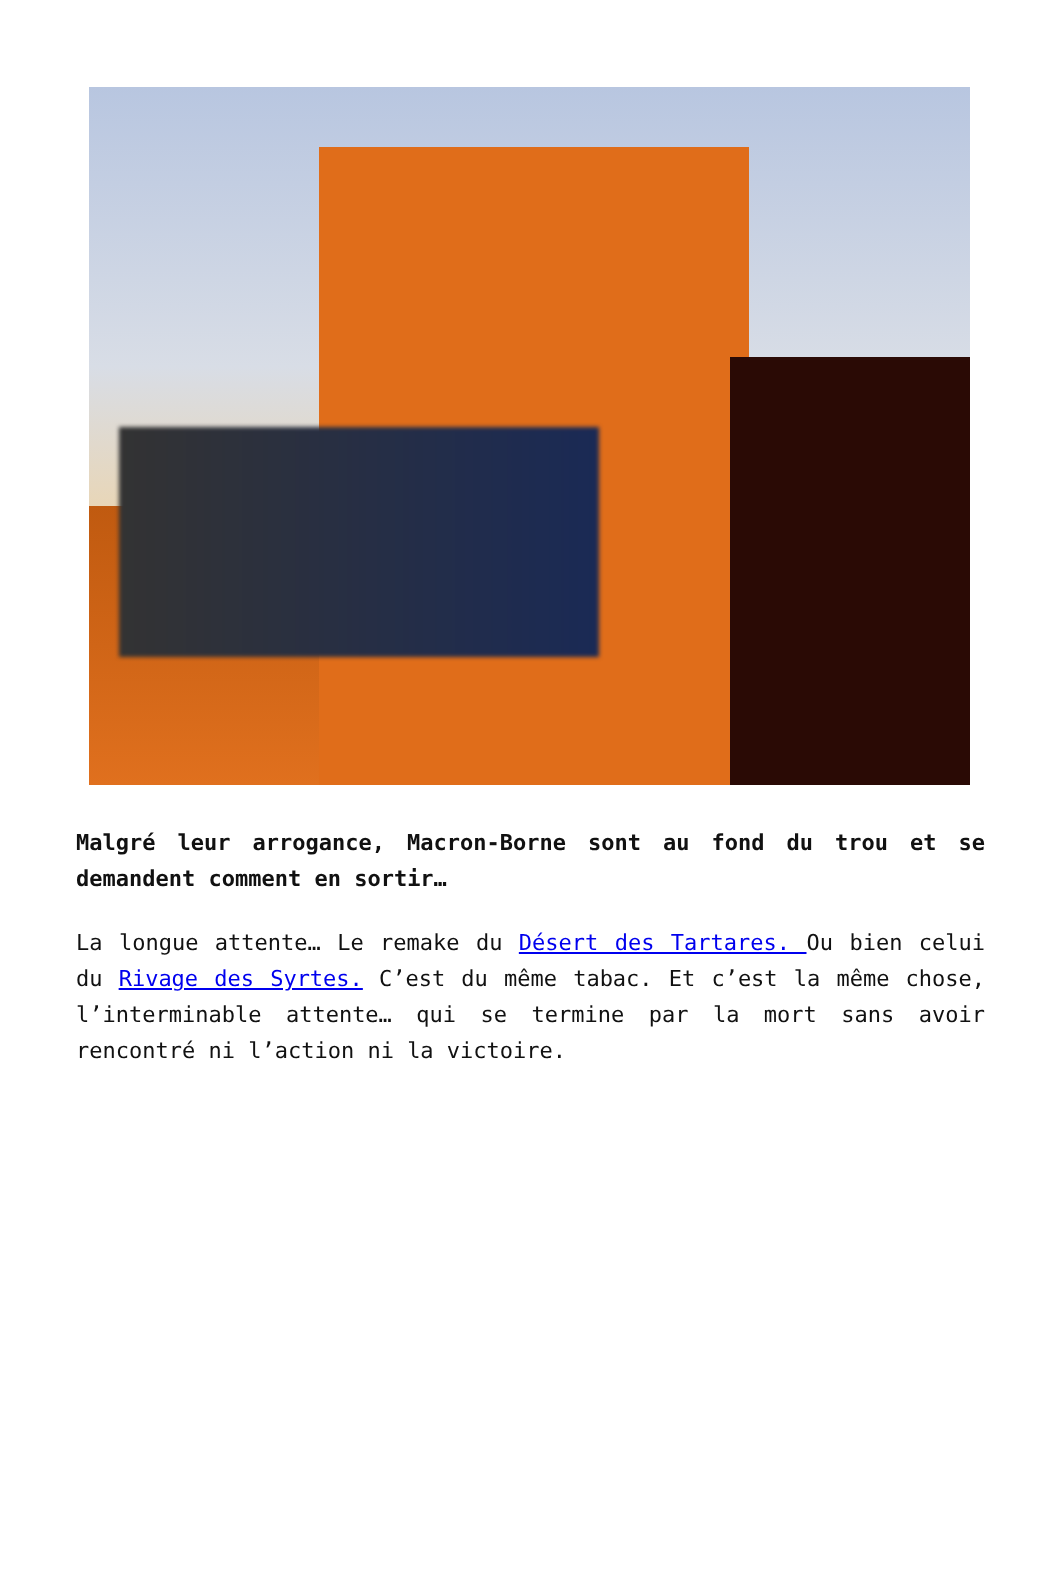Malgré leur arrogance, Macron-Borne sont au fond du trou et se demandent comment en sortir…
La longue attente… Le remake du Désert des Tartares. Ou bien celui du Rivage des Syrtes. C’est du même tabac. Et c’est la même chose, l’interminable attente… qui se termine par la mort sans avoir rencontré ni l’action ni la victoire.